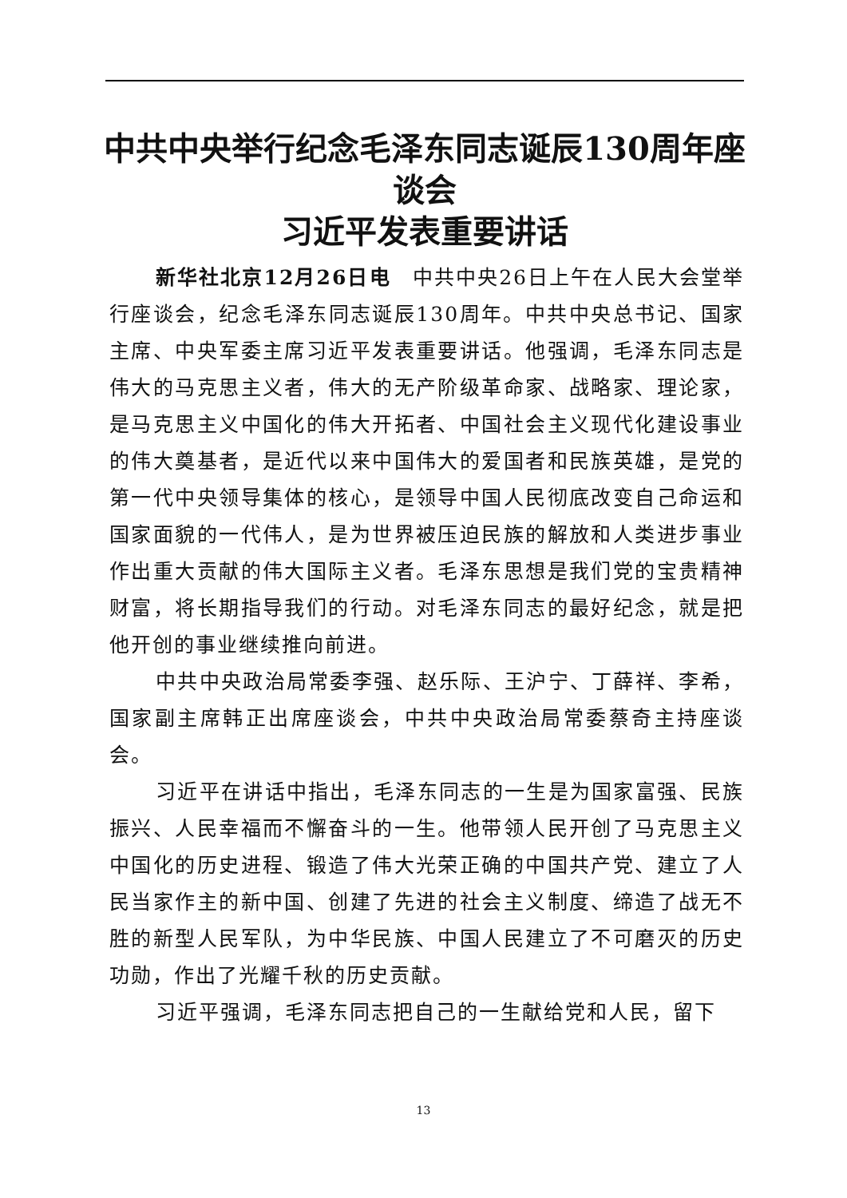中共中央举行纪念毛泽东同志诞辰130周年座谈会
习近平发表重要讲话
新华社北京12月26日电　中共中央26日上午在人民大会堂举行座谈会，纪念毛泽东同志诞辰130周年。中共中央总书记、国家主席、中央军委主席习近平发表重要讲话。他强调，毛泽东同志是伟大的马克思主义者，伟大的无产阶级革命家、战略家、理论家，是马克思主义中国化的伟大开拓者、中国社会主义现代化建设事业的伟大奠基者，是近代以来中国伟大的爱国者和民族英雄，是党的第一代中央领导集体的核心，是领导中国人民彻底改变自己命运和国家面貌的一代伟人，是为世界被压迫民族的解放和人类进步事业作出重大贡献的伟大国际主义者。毛泽东思想是我们党的宝贵精神财富，将长期指导我们的行动。对毛泽东同志的最好纪念，就是把他开创的事业继续推向前进。
中共中央政治局常委李强、赵乐际、王沪宁、丁薛祥、李希，国家副主席韩正出席座谈会，中共中央政治局常委蔡奇主持座谈会。
习近平在讲话中指出，毛泽东同志的一生是为国家富强、民族振兴、人民幸福而不懈奋斗的一生。他带领人民开创了马克思主义中国化的历史进程、锻造了伟大光荣正确的中国共产党、建立了人民当家作主的新中国、创建了先进的社会主义制度、缔造了战无不胜的新型人民军队，为中华民族、中国人民建立了不可磨灭的历史功勋，作出了光耀千秋的历史贡献。
习近平强调，毛泽东同志把自己的一生献给党和人民，留下
13